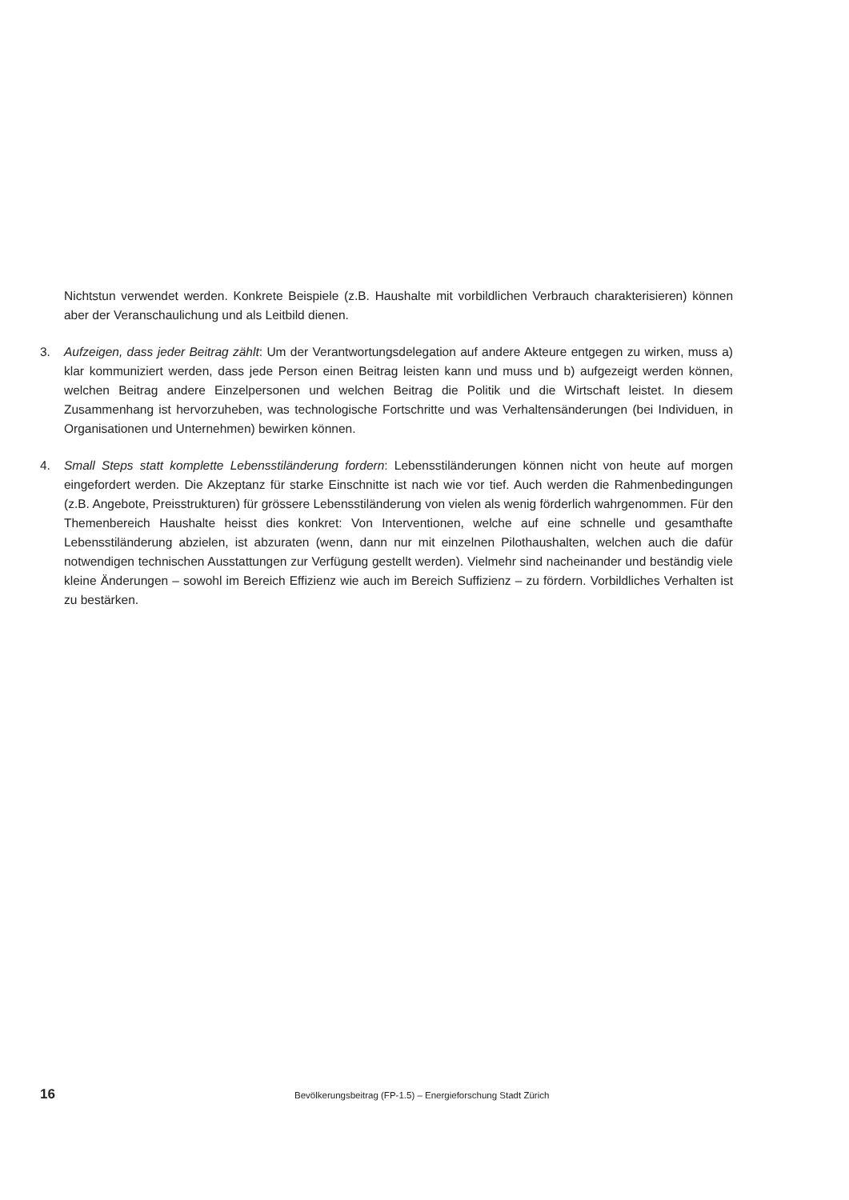Nichtstun verwendet werden. Konkrete Beispiele (z.B. Haushalte mit vorbildlichen Verbrauch charakterisieren) können aber der Veranschaulichung und als Leitbild dienen.
3. Aufzeigen, dass jeder Beitrag zählt: Um der Verantwortungsdelegation auf andere Akteure entgegen zu wirken, muss a) klar kommuniziert werden, dass jede Person einen Beitrag leisten kann und muss und b) aufgezeigt werden können, welchen Beitrag andere Einzelpersonen und welchen Beitrag die Politik und die Wirtschaft leistet. In diesem Zusammenhang ist hervorzuheben, was technologische Fortschritte und was Verhaltensänderungen (bei Individuen, in Organisationen und Unternehmen) bewirken können.
4. Small Steps statt komplette Lebensstiländerung fordern: Lebensstiländerungen können nicht von heute auf morgen eingefordert werden. Die Akzeptanz für starke Einschnitte ist nach wie vor tief. Auch werden die Rahmenbedingungen (z.B. Angebote, Preisstrukturen) für grössere Lebensstiländerung von vielen als wenig förderlich wahrgenommen. Für den Themenbereich Haushalte heisst dies konkret: Von Interventionen, welche auf eine schnelle und gesamthafte Lebensstiländerung abzielen, ist abzuraten (wenn, dann nur mit einzelnen Pilothaushalten, welchen auch die dafür notwendigen technischen Ausstattungen zur Verfügung gestellt werden). Vielmehr sind nacheinander und beständig viele kleine Änderungen – sowohl im Bereich Effizienz wie auch im Bereich Suffizienz – zu fördern. Vorbildliches Verhalten ist zu bestärken.
16 Bevölkerungsbeitrag (FP-1.5) – Energieforschung Stadt Zürich